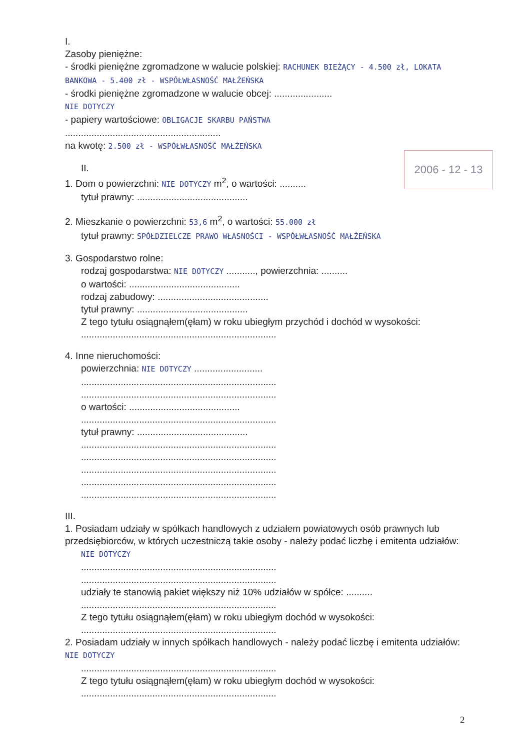2006 - 12 - 13
I.
Zasoby pieniężne:
- środki pieniężne zgromadzone w walucie polskiej: RACHUNEK BIEŻĄCY - 4.500 zł, LOKATA BANKOWA - 5.400 zł - WSPÓŁWŁASNOŚĆ MAŁŻEŃSKA
- środki pieniężne zgromadzone w walucie obcej: ......................
NIE DOTYCZY
- papiery wartościowe: OBLIGACJE SKARBU PAŃSTWA
...........................................................
na kwotę: 2.500 zł - WSPÓŁWŁASNOŚĆ MAŁŻEŃSKA
II.
1. Dom o powierzchni: NIE DOTYCZY m<sup>2</sup>, o wartości: ..........
tytuł prawny: ..........................................
2. Mieszkanie o powierzchni: 53,6 m<sup>2</sup>, o wartości: 55.000 zł
tytuł prawny: SPÓŁDZIELCZE PRAWO WŁASNOŚCI - WSPÓŁWŁASNOŚĆ MAŁŻEŃSKA
3. Gospodarstwo rolne:
rodzaj gospodarstwa: NIE DOTYCZY ..........., powierzchnia: ..........
o wartości: ..........................................
rodzaj zabudowy: ..........................................
tytuł prawny: ..........................................
Z tego tytułu osiągnąłem(ęłam) w roku ubiegłym przychód i dochód w wysokości:
..........................................................................
4. Inne nieruchomości:
powierzchnia: NIE DOTYCZY ..........................
..........................................................................
..........................................................................
o wartości: ..........................................
..........................................................................
tytuł prawny: ..........................................
..........................................................................
..........................................................................
..........................................................................
..........................................................................
..........................................................................
III.
1. Posiadam udziały w spółkach handlowych z udziałem powiatowych osób prawnych lub przedsiębiorców, w których uczestniczą takie osoby - należy podać liczbę i emitenta udziałów:
NIE DOTYCZY
..........................................................................
..........................................................................
udziały te stanowią pakiet większy niż 10% udziałów w spółce: ..........
..........................................................................
Z tego tytułu osiągnąłem(ęłam) w roku ubiegłym dochód w wysokości:
..........................................................................
2. Posiadam udziały w innych spółkach handlowych - należy podać liczbę i emitenta udziałów: NIE DOTYCZY
..........................................................................
Z tego tytułu osiągnąłem(ęłam) w roku ubiegłym dochód w wysokości:
..........................................................................
2